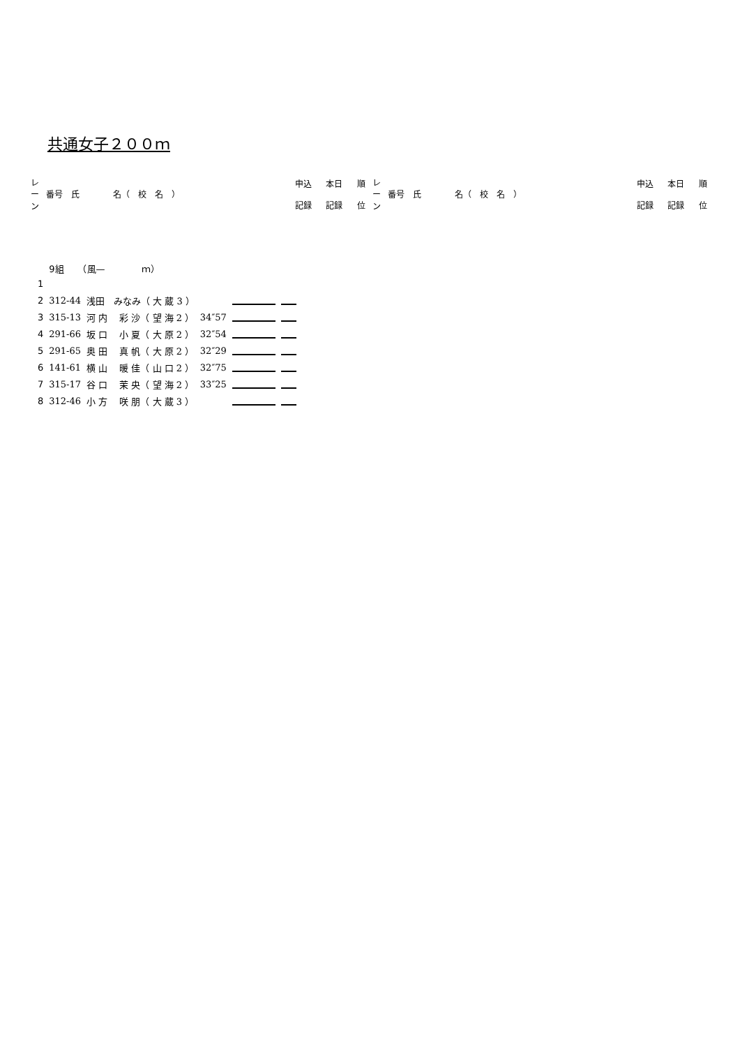共通女子２００ｍ
| レ ー ン | 番号 氏 名（ 校 名 ） | 申込 記録 | 本日 記録 | 順 位 | レ ー ン | 番号 氏 名（ 校 名 ） | 申込 記録 | 本日 記録 | 順 位 |
| | 9組 （風— ｍ） | | | | |
| 1 | | | | | |
| 2 | 312-44 | 浅田 みなみ（ 大 蔵 3 ） | | | |
| 3 | 315-13 | 河 内 彩 沙（ 望 海 2 ） | 34″57 | | |
| 4 | 291-66 | 坂 口 小 夏（ 大 原 2 ） | 32″54 | | |
| 5 | 291-65 | 奥 田 真 帆（ 大 原 2 ） | 32″29 | | |
| 6 | 141-61 | 横 山 暖 佳（ 山 口 2 ） | 32″75 | | |
| 7 | 315-17 | 谷 口 茉 央（ 望 海 2 ） | 33″25 | | |
| 8 | 312-46 | 小 方 咲 朋（ 大 蔵 3 ） | | | |